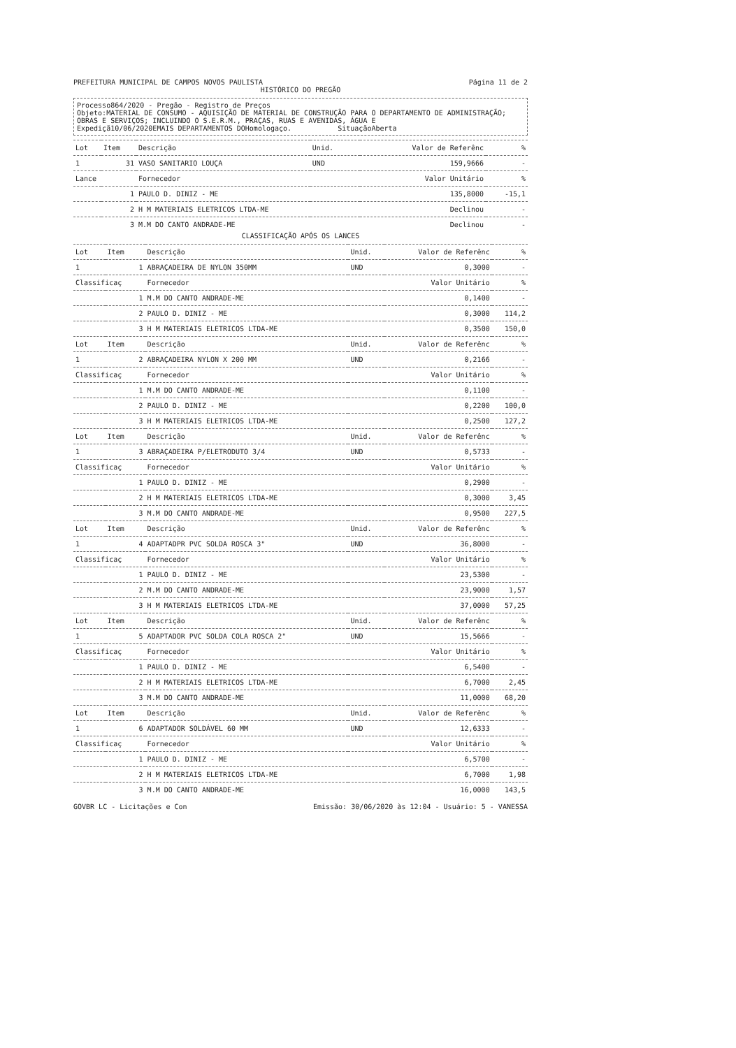PREFEITURA MUNICIPAL DE CAMPOS NOVOS PAULISTA Página 11 de 2
HISTÓRICO DO PREGÃO
Processo864/2020 - Pregão - Registro de Preços
Objeto:MATERIAL DE CONSUMO - AQUISIÇÃO DE MATERIAL DE CONSTRUÇÃO PARA O DEPARTAMENTO DE ADMINISTRAÇÃO; OBRAS E SERVIÇOS; INCLUINDO O S.E.R.M., PRAÇAS, RUAS E AVENIDAS, ÁGUA E
Expediçã10/06/2020EMAIS DEPARTAMENTOS DOHomologaço. SituaçãoAberta
| Lot | Item | Descrição | Unid. | Valor de Referênc | % |
| --- | --- | --- | --- | --- | --- |
| 1 | 31 | VASO SANITARIO LOUÇA | UND | 159,9666 | - |
| Lance | | Fornecedor | | Valor Unitário | % |
| 1 | | PAULO D. DINIZ - ME | | 135,8000 | -15,1 |
| 2 | | H M MATERIAIS ELETRICOS LTDA-ME | | Declinou | - |
| 3 | | M.M DO CANTO ANDRADE-ME | | Declinou | - |
CLASSIFICAÇÃO APÓS OS LANCES
| Lot | Item | Descrição | Unid. | Valor de Referênc | % |
| --- | --- | --- | --- | --- | --- |
| 1 | 1 | ABRAÇADEIRA DE NYLON 350MM | UND | 0,3000 | - |
| Classificaç | | Fornecedor | | Valor Unitário | % |
| 1 | | M.M DO CANTO ANDRADE-ME | | 0,1400 | - |
| 2 | | PAULO D. DINIZ - ME | | 0,3000 | 114,2 |
| 3 | | H M MATERIAIS ELETRICOS LTDA-ME | | 0,3500 | 150,0 |
| Lot | Item | Descrição | Unid. | Valor de Referênc | % |
| 1 | 2 | ABRAÇADEIRA NYLON X 200 MM | UND | 0,2166 | - |
| Classificaç | | Fornecedor | | Valor Unitário | % |
| 1 | | M.M DO CANTO ANDRADE-ME | | 0,1100 | - |
| 2 | | PAULO D. DINIZ - ME | | 0,2200 | 100,0 |
| 3 | | H M MATERIAIS ELETRICOS LTDA-ME | | 0,2500 | 127,2 |
| Lot | Item | Descrição | Unid. | Valor de Referênc | % |
| 1 | 3 | ABRAÇADEIRA P/ELETRODUTO 3/4 | UND | 0,5733 | - |
| Classificaç | | Fornecedor | | Valor Unitário | % |
| 1 | | PAULO D. DINIZ - ME | | 0,2900 | - |
| 2 | | H M MATERIAIS ELETRICOS LTDA-ME | | 0,3000 | 3,45 |
| 3 | | M.M DO CANTO ANDRADE-ME | | 0,9500 | 227,5 |
| Lot | Item | Descrição | Unid. | Valor de Referênc | % |
| 1 | 4 | ADAPTADPR PVC SOLDA ROSCA 3" | UND | 36,8000 | - |
| Classificaç | | Fornecedor | | Valor Unitário | % |
| 1 | | PAULO D. DINIZ - ME | | 23,5300 | - |
| 2 | | M.M DO CANTO ANDRADE-ME | | 23,9000 | 1,57 |
| 3 | | H M MATERIAIS ELETRICOS LTDA-ME | | 37,0000 | 57,25 |
| Lot | Item | Descrição | Unid. | Valor de Referênc | % |
| 1 | 5 | ADAPTADOR PVC SOLDA COLA ROSCA 2" | UND | 15,5666 | - |
| Classificaç | | Fornecedor | | Valor Unitário | % |
| 1 | | PAULO D. DINIZ - ME | | 6,5400 | - |
| 2 | | H M MATERIAIS ELETRICOS LTDA-ME | | 6,7000 | 2,45 |
| 3 | | M.M DO CANTO ANDRADE-ME | | 11,0000 | 68,20 |
| Lot | Item | Descrição | Unid. | Valor de Referênc | % |
| 1 | 6 | ADAPTADOR SOLDÁVEL 60 MM | UND | 12,6333 | - |
| Classificaç | | Fornecedor | | Valor Unitário | % |
| 1 | | PAULO D. DINIZ - ME | | 6,5700 | - |
| 2 | | H M MATERIAIS ELETRICOS LTDA-ME | | 6,7000 | 1,98 |
| 3 | | M.M DO CANTO ANDRADE-ME | | 16,0000 | 143,5 |
GOVBR LC - Licitações e Con Emissão: 30/06/2020 às 12:04 - Usuário: 5 - VANESSA